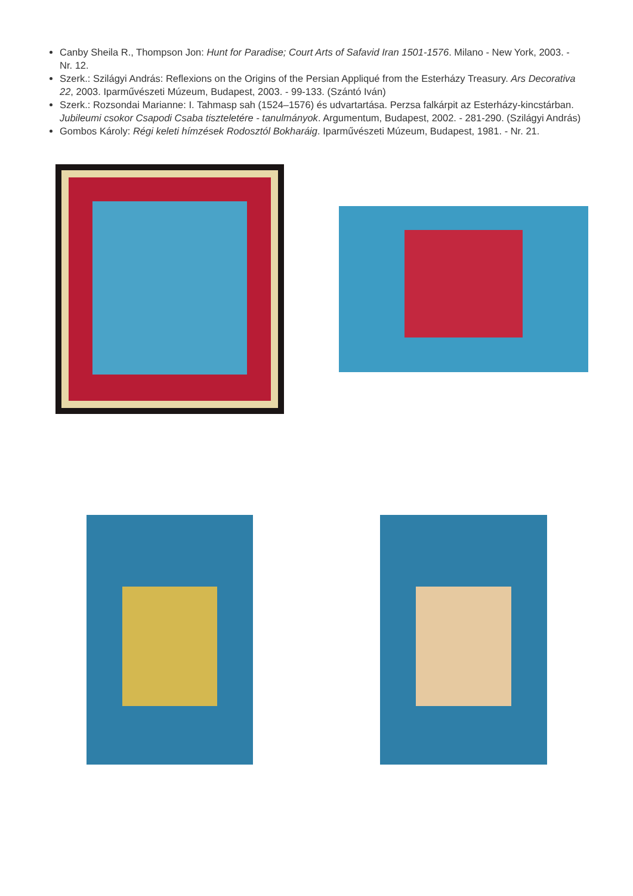Canby Sheila R., Thompson Jon: Hunt for Paradise; Court Arts of Safavid Iran 1501-1576. Milano - New York, 2003. - Nr. 12.
Szerk.: Szilágyi András: Reflexions on the Origins of the Persian Appliqué from the Esterházy Treasury. Ars Decorativa 22, 2003. Iparművészeti Múzeum, Budapest, 2003. - 99-133. (Szántó Iván)
Szerk.: Rozsondai Marianne: I. Tahmasp sah (1524–1576) és udvartartása. Perzsa falkárpit az Esterházy-kincstárban. Jubileumi csokor Csapodi Csaba tiszteletére - tanulmányok. Argumentum, Budapest, 2002. - 281-290. (Szilágyi András)
Gombos Károly: Régi keleti hímzések Rodosztól Bokharáig. Iparművészeti Múzeum, Budapest, 1981. - Nr. 21.